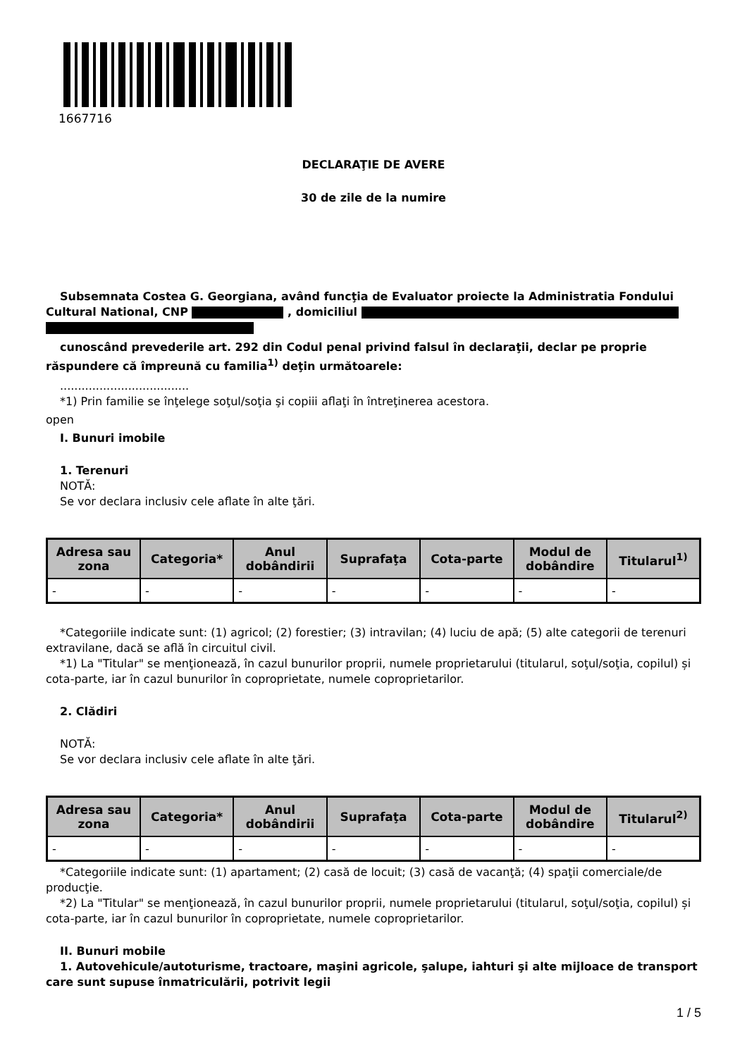1667716
DECLARAŢIE DE AVERE
30 de zile de la numire
Subsemnata Costea G. Georgiana, având funcţia de Evaluator proiecte la Administratia Fondului Cultural National, CNP , domiciliul
cunoscând prevederile art. 292 din Codul penal privind falsul în declaraţii, declar pe proprie răspundere că împreună cu familia<sup>1)</sup> deţin următoarele:
....................................
*1) Prin familie se înţelege soţul/soţia şi copiii aflaţi în întreţinerea acestora.
open
I. Bunuri imobile
1. Terenuri
NOTĂ:
Se vor declara inclusiv cele aflate în alte ţări.
| Adresa sau zona | Categoria* | Anul dobândirii | Suprafaţa | Cota-parte | Modul de dobândire | Titularul<sup>1)</sup> |
| --- | --- | --- | --- | --- | --- | --- |
| - | - | - | - | - | - | - |
*Categoriile indicate sunt: (1) agricol; (2) forestier; (3) intravilan; (4) luciu de apă; (5) alte categorii de terenuri extravilane, dacă se află în circuitul civil.
*1) La "Titular" se menţionează, în cazul bunurilor proprii, numele proprietarului (titularul, soţul/soţia, copilul) și cota-parte, iar în cazul bunurilor în coproprietate, numele coproprietarilor.
2. Clădiri
NOTĂ:
Se vor declara inclusiv cele aflate în alte ţări.
| Adresa sau zona | Categoria* | Anul dobândirii | Suprafaţa | Cota-parte | Modul de dobândire | Titularul<sup>2)</sup> |
| --- | --- | --- | --- | --- | --- | --- |
| - | - | - | - | - | - | - |
*Categoriile indicate sunt: (1) apartament; (2) casă de locuit; (3) casă de vacanţă; (4) spaţii comerciale/de producţie.
*2) La "Titular" se menţionează, în cazul bunurilor proprii, numele proprietarului (titularul, soţul/soţia, copilul) și cota-parte, iar în cazul bunurilor în coproprietate, numele coproprietarilor.
II. Bunuri mobile
1. Autovehicule/autoturisme, tractoare, maşini agricole, şalupe, iahturi şi alte mijloace de transport care sunt supuse înmatriculării, potrivit legii
1 / 5